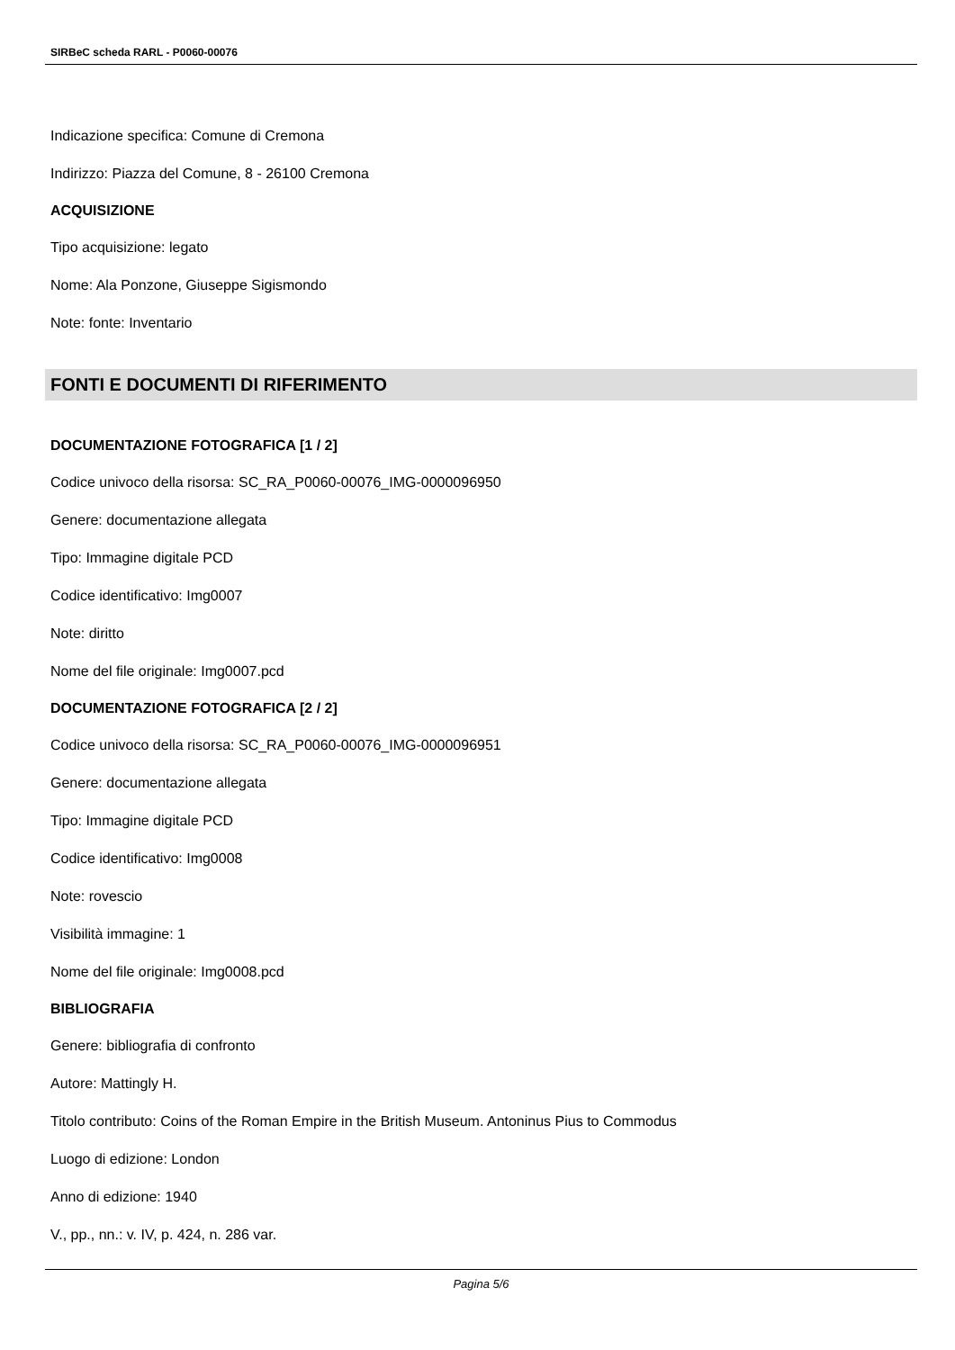SIRBeC scheda RARL - P0060-00076
Indicazione specifica: Comune di Cremona
Indirizzo: Piazza del Comune, 8 - 26100 Cremona
ACQUISIZIONE
Tipo acquisizione: legato
Nome: Ala Ponzone, Giuseppe Sigismondo
Note: fonte: Inventario
FONTI E DOCUMENTI DI RIFERIMENTO
DOCUMENTAZIONE FOTOGRAFICA [1 / 2]
Codice univoco della risorsa: SC_RA_P0060-00076_IMG-0000096950
Genere: documentazione allegata
Tipo: Immagine digitale PCD
Codice identificativo: Img0007
Note: diritto
Nome del file originale: Img0007.pcd
DOCUMENTAZIONE FOTOGRAFICA [2 / 2]
Codice univoco della risorsa: SC_RA_P0060-00076_IMG-0000096951
Genere: documentazione allegata
Tipo: Immagine digitale PCD
Codice identificativo: Img0008
Note: rovescio
Visibilità immagine: 1
Nome del file originale: Img0008.pcd
BIBLIOGRAFIA
Genere: bibliografia di confronto
Autore: Mattingly H.
Titolo contributo: Coins of the Roman Empire in the British Museum. Antoninus Pius to Commodus
Luogo di edizione: London
Anno di edizione: 1940
V., pp., nn.: v. IV, p. 424, n. 286 var.
Pagina 5/6